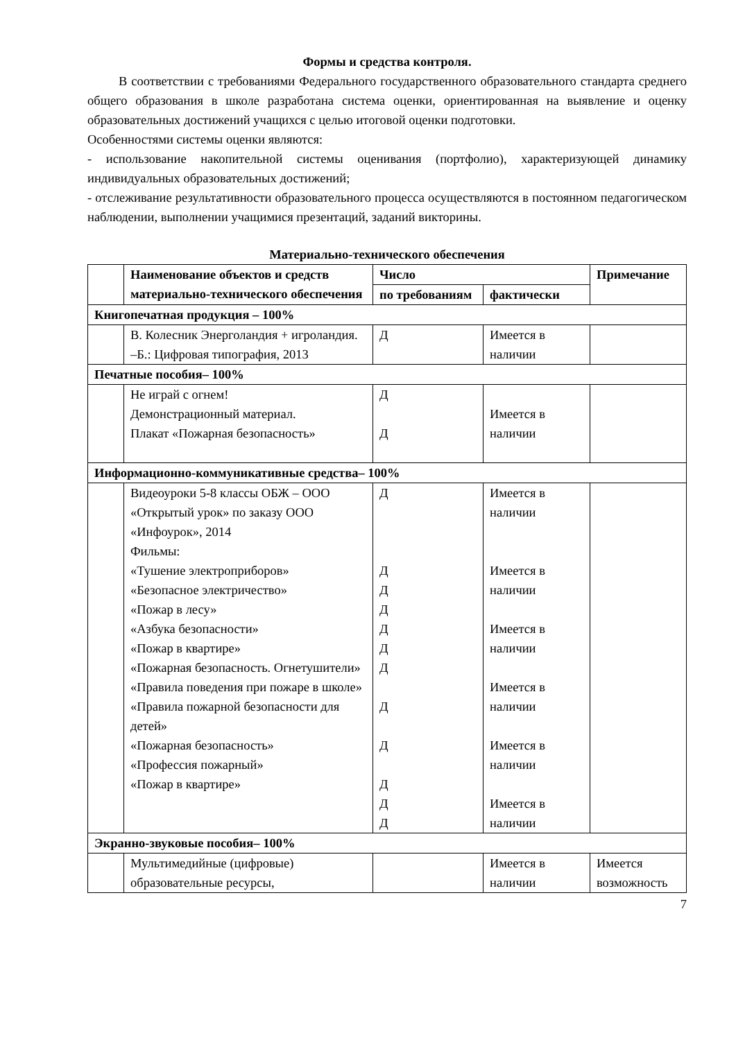Формы и средства контроля.
В соответствии с требованиями Федерального государственного образовательного стандарта среднего общего образования в школе разработана система оценки, ориентированная на выявление и оценку образовательных достижений учащихся с целью итоговой оценки подготовки.
Особенностями системы оценки являются:
- использование накопительной системы оценивания (портфолио), характеризующей динамику индивидуальных образовательных достижений;
- отслеживание результативности образовательного процесса осуществляются в постоянном педагогическом наблюдении, выполнении учащимися презентаций, заданий викторины.
Материально-технического обеспечения
| | Наименование объектов и средств материально-технического обеспечения | Число | | Примечание |
| --- | --- | --- | --- | --- |
| | | по требованиям | фактически | |
| Книгопечатная продукция – 100% | | | | |
| | В. Колесник Энерголандия + игроландия. –Б.: Цифровая типография, 2013 | Д | Имеется в наличии | |
| Печатные пособия– 100% | | | | |
| | Не играй с огнем! Демонстрационный материал. Плакат «Пожарная безопасность» | Д Д | Имеется в наличии | |
| Информационно-коммуникативные средства– 100% | | | | |
| | Видеоуроки 5-8 классы ОБЖ – ООО «Открытый урок» по заказу ООО «Инфоурок», 2014 Фильмы: «Тушение электроприборов» «Безопасное электричество» «Пожар в лесу» «Азбука безопасности» «Пожар в квартире» «Пожарная безопасность. Огнетушители» «Правила поведения при пожаре в школе» «Правила пожарной безопасности для детей» «Пожарная безопасность» «Профессия пожарный» «Пожар в квартире» | Д Д Д Д Д Д Д Д Д Д Д Д | Имеется в наличии Имеется в наличии Имеется в наличии Имеется в наличии Имеется в наличии Имеется в наличии | |
| Экранно-звуковые пособия– 100% | | | | |
| | Мультимедийные (цифровые) образовательные ресурсы, | | Имеется в наличии | Имеется возможность |
7